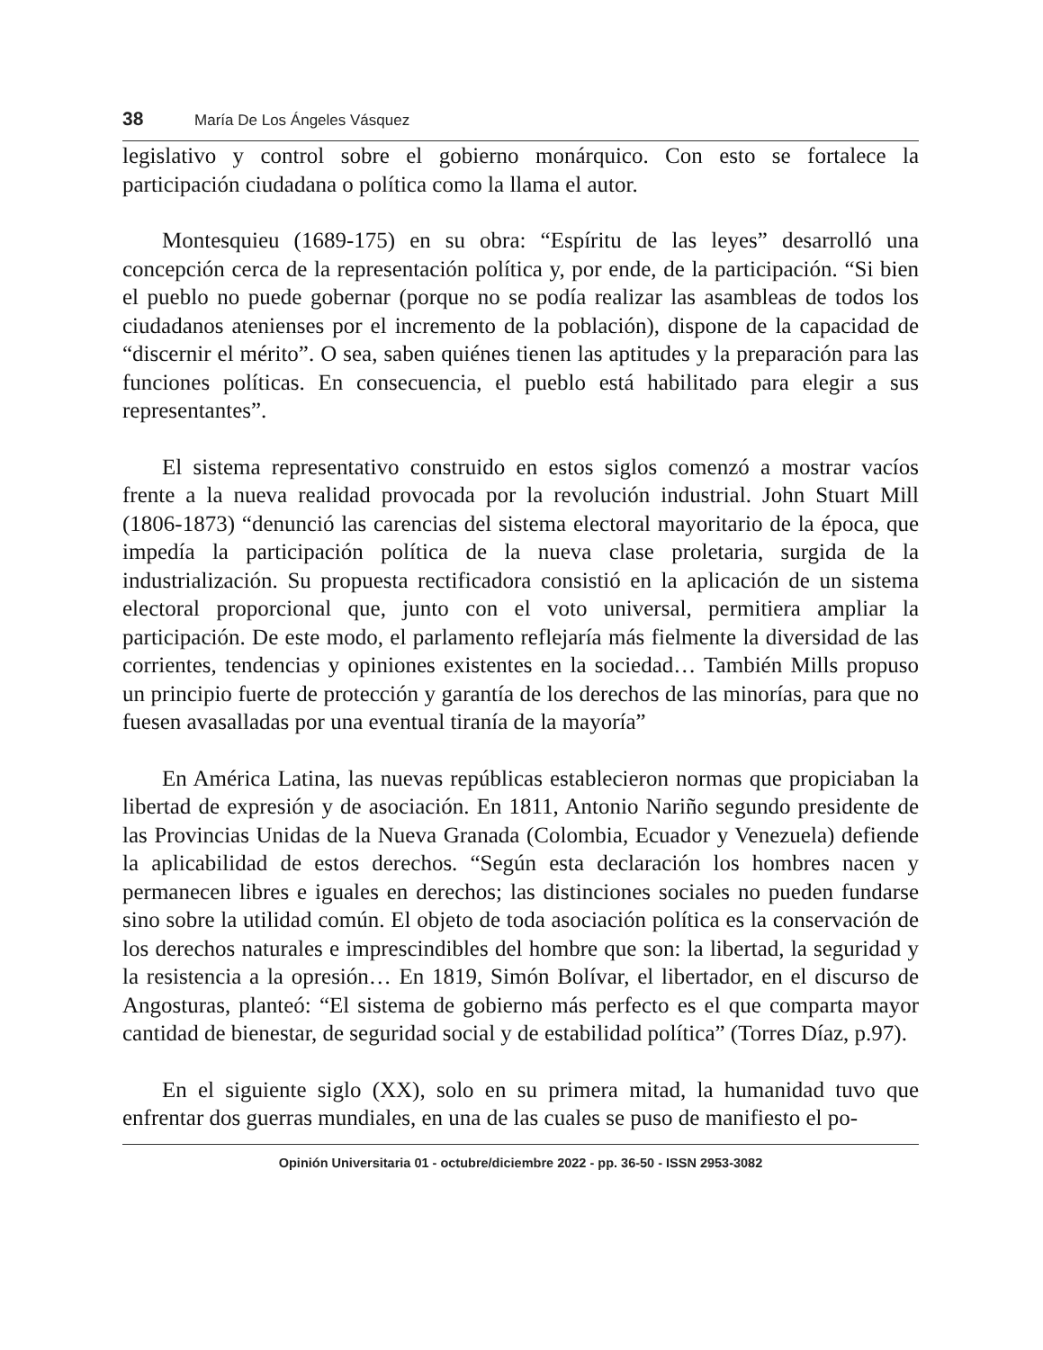38 María De Los Ángeles Vásquez
legislativo y control sobre el gobierno monárquico. Con esto se fortalece la participación ciudadana o política como la llama el autor.
Montesquieu (1689-175) en su obra: “Espíritu de las leyes” desarrolló una concepción cerca de la representación política y, por ende, de la participación. “Si bien el pueblo no puede gobernar (porque no se podía realizar las asambleas de todos los ciudadanos atenienses por el incremento de la población), dispone de la capacidad de “discernir el mérito”. O sea, saben quiénes tienen las aptitudes y la preparación para las funciones políticas. En consecuencia, el pueblo está habilitado para elegir a sus representantes”.
El sistema representativo construido en estos siglos comenzó a mostrar vacíos frente a la nueva realidad provocada por la revolución industrial. John Stuart Mill (1806-1873) “denunció las carencias del sistema electoral mayoritario de la época, que impedía la participación política de la nueva clase proletaria, surgida de la industrialización. Su propuesta rectificadora consistió en la aplicación de un sistema electoral proporcional que, junto con el voto universal, permitiera ampliar la participación. De este modo, el parlamento reflejaría más fielmente la diversidad de las corrientes, tendencias y opiniones existentes en la sociedad… También Mills propuso un principio fuerte de protección y garantía de los derechos de las minorías, para que no fuesen avasalladas por una eventual tiranía de la mayoría”
En América Latina, las nuevas repúblicas establecieron normas que propiciaban la libertad de expresión y de asociación. En 1811, Antonio Nariño segundo presidente de las Provincias Unidas de la Nueva Granada (Colombia, Ecuador y Venezuela) defiende la aplicabilidad de estos derechos. “Según esta declaración los hombres nacen y permanecen libres e iguales en derechos; las distinciones sociales no pueden fundarse sino sobre la utilidad común. El objeto de toda asociación política es la conservación de los derechos naturales e imprescindibles del hombre que son: la libertad, la seguridad y la resistencia a la opresión… En 1819, Simón Bolívar, el libertador, en el discurso de Angosturas, planteó: “El sistema de gobierno más perfecto es el que comparta mayor cantidad de bienestar, de seguridad social y de estabilidad política” (Torres Díaz, p.97).
En el siguiente siglo (XX), solo en su primera mitad, la humanidad tuvo que enfrentar dos guerras mundiales, en una de las cuales se puso de manifiesto el po-
Opinión Universitaria 01 - octubre/diciembre 2022 - pp. 36-50 - ISSN 2953-3082